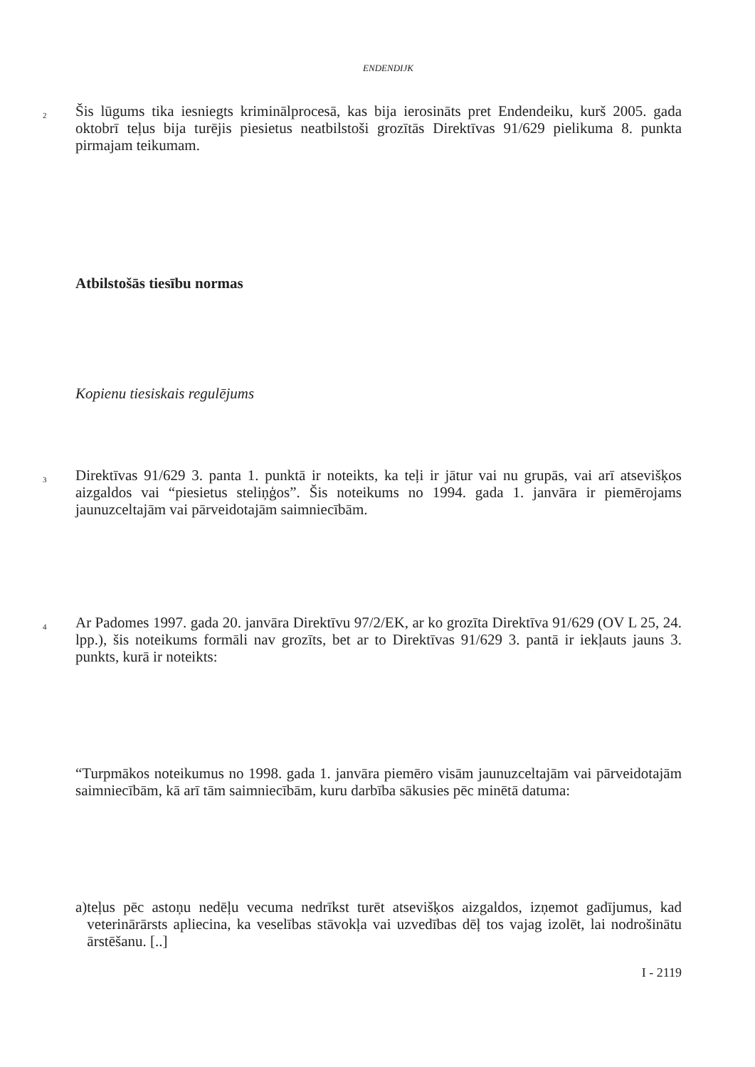ENDENDIJK
2
Šis lūgums tika iesniegts kriminālprocesā, kas bija ierosināts pret Endendeiku, kurš 2005. gada oktobrī teļus bija turējis piesietus neatbilstoši grozītās Direktīvas 91/629 pielikuma 8. punkta pirmajam teikumam.
Atbilstošās tiesību normas
Kopienu tiesiskais regulējums
3
Direktīvas 91/629 3. panta 1. punktā ir noteikts, ka teļi ir jātur vai nu grupās, vai arī atsevišķos aizgaldos vai “piesietus steliņģos”. Šis noteikums no 1994. gada 1. janvāra ir piemērojams jaunuzceltajām vai pārveidotajām saimniecībām.
4
Ar Padomes 1997. gada 20. janvāra Direktīvu 97/2/EK, ar ko grozīta Direktīva 91/629 (OV L 25, 24. lpp.), šis noteikums formāli nav grozīts, bet ar to Direktīvas 91/629 3. pantā ir iekļauts jauns 3. punkts, kurā ir noteikts:
“Turpmākos noteikumus no 1998. gada 1. janvāra piemēro visām jaunuzceltajām vai pārveidotajām saimniecībām, kā arī tām saimniecībām, kuru darbība sākusies pēc minētā datuma:
a) teļus pēc astoņu nedēļu vecuma nedrīkst turēt atsevišķos aizgaldos, izņemot gadījumus, kad veterinārārsts apliecina, ka veselības stāvokļa vai uzvedības dēļ tos vajag izolēt, lai nodrošinātu ārstēšanu. [..]
I - 2119